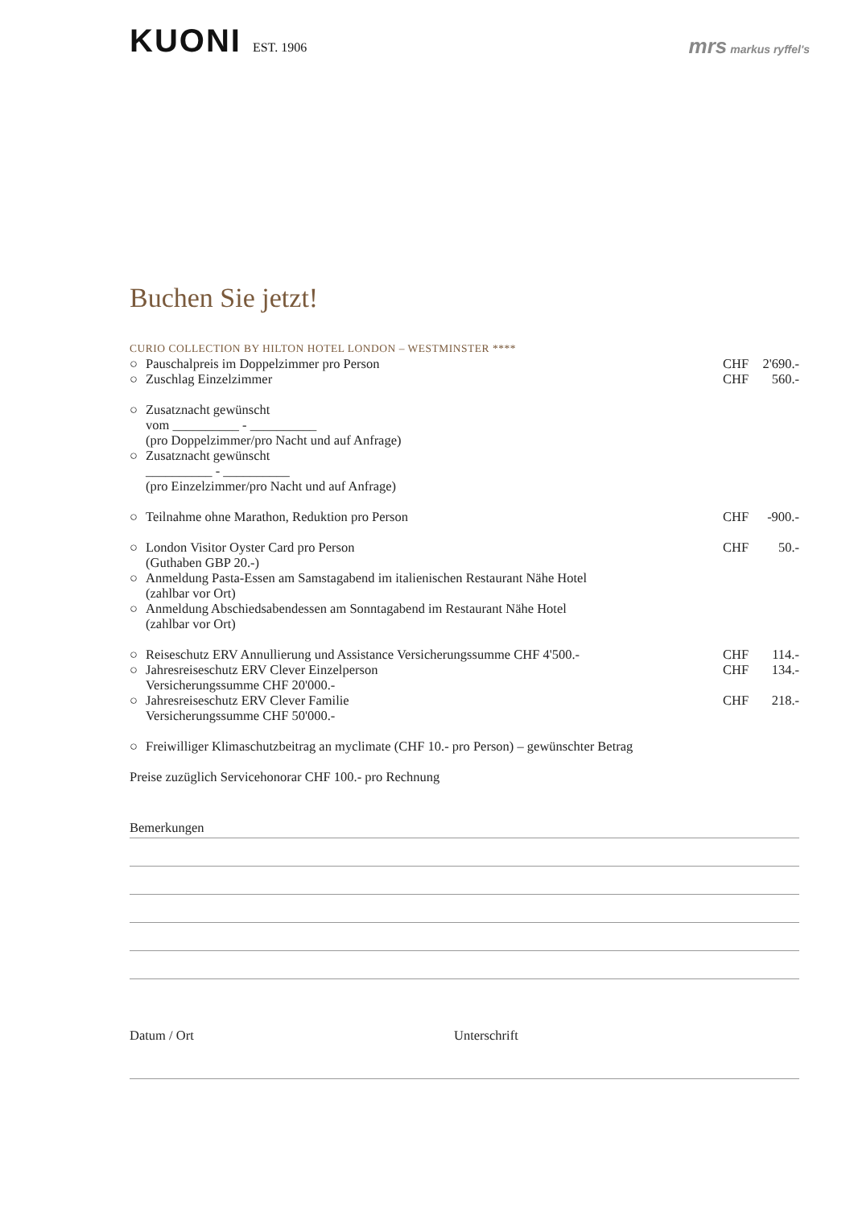KUONI EST. 1906
mrs markus ryffel's
Buchen Sie jetzt!
CURIO COLLECTION BY HILTON HOTEL LONDON – WESTMINSTER ****
○ Pauschalpreis im Doppelzimmer pro Person CHF 2'690.-
○ Zuschlag Einzelzimmer CHF 560.-
○ Zusatznacht gewünscht
vom __________ - __________
(pro Doppelzimmer/pro Nacht und auf Anfrage)
○ Zusatznacht gewünscht
__________ - __________
(pro Einzelzimmer/pro Nacht und auf Anfrage)
○ Teilnahme ohne Marathon, Reduktion pro Person CHF -900.-
○ London Visitor Oyster Card pro Person
(Guthaben GBP 20.-) CHF 50.-
○ Anmeldung Pasta-Essen am Samstagabend im italienischen Restaurant Nähe Hotel
(zahlbar vor Ort)
○ Anmeldung Abschiedsabendessen am Sonntagabend im Restaurant Nähe Hotel
(zahlbar vor Ort)
○ Reiseschutz ERV Annullierung und Assistance Versicherungssumme CHF 4'500.- CHF 114.-
○ Jahresreiseschutz ERV Clever Einzelperson
Versicherungssumme CHF 20'000.- CHF 134.-
○ Jahresreiseschutz ERV Clever Familie
Versicherungssumme CHF 50'000.- CHF 218.-
○ Freiwilliger Klimaschutzbeitrag an myclimate (CHF 10.- pro Person) – gewünschter Betrag
Preise zuzüglich Servicehonorar CHF 100.- pro Rechnung
Bemerkungen
Datum / Ort Unterschrift